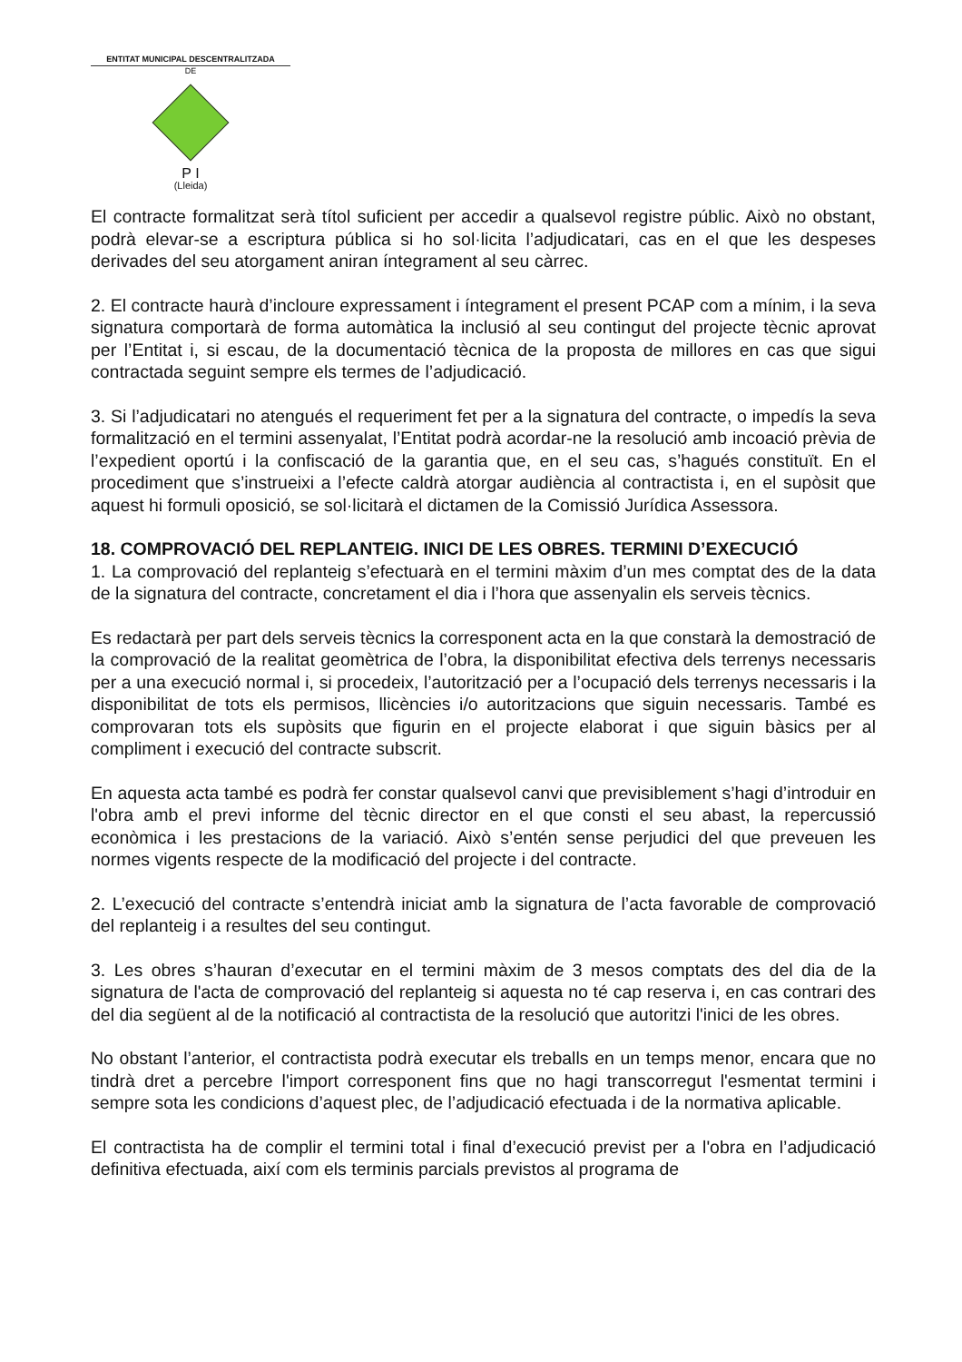ENTITAT MUNICIPAL DESCENTRALITZADA
DE
P I
(Lleida)
El contracte formalitzat serà títol suficient per accedir a qualsevol registre públic. Això no obstant, podrà elevar-se a escriptura pública si ho sol·licita l’adjudicatari, cas en el que les despeses derivades del seu atorgament aniran íntegrament al seu càrrec.
2. El contracte haurà d’incloure expressament i íntegrament el present PCAP com a mínim, i la seva signatura comportarà de forma automàtica la inclusió al seu contingut del projecte tècnic aprovat per l’Entitat i, si escau, de la documentació tècnica de la proposta de millores en cas que sigui contractada seguint sempre els termes de l’adjudicació.
3. Si l’adjudicatari no atengués el requeriment fet per a la signatura del contracte, o impedís la seva formalització en el termini assenyalat, l’Entitat podrà acordar-ne la resolució amb incoació prèvia de l’expedient oportú i la confiscació de la garantia que, en el seu cas, s’hagués constituït. En el procediment que s’instrueixi a l’efecte caldrà atorgar audiència al contractista i, en el supòsit que aquest hi formuli oposició, se sol·licitarà el dictamen de la Comissió Jurídica Assessora.
18. COMPROVACIÓ DEL REPLANTEIG. INICI DE LES OBRES. TERMINI D’EXECUCIÓ
1. La comprovació del replanteig s’efectuarà en el termini màxim d’un mes comptat des de la data de la signatura del contracte, concretament el dia i l’hora que assenyalin els serveis tècnics.
Es redactarà per part dels serveis tècnics la corresponent acta en la que constarà la demostració de la comprovació de la realitat geomètrica de l’obra, la disponibilitat efectiva dels terrenys necessaris per a una execució normal i, si procedeix, l’autorització per a l’ocupació dels terrenys necessaris i la disponibilitat de tots els permisos, llicències i/o autoritzacions que siguin necessaris. També es comprovaran tots els supòsits que figurin en el projecte elaborat i que siguin bàsics per al compliment i execució del contracte subscrit.
En aquesta acta també es podrà fer constar qualsevol canvi que previsiblement s’hagi d’introduir en l'obra amb el previ informe del tècnic director en el que consti el seu abast, la repercussió econòmica i les prestacions de la variació. Això s’entén sense perjudici del que preveuen les normes vigents respecte de la modificació del projecte i del contracte.
2. L’execució del contracte s’entendrà iniciat amb la signatura de l’acta favorable de comprovació del replanteig i a resultes del seu contingut.
3. Les obres s’hauran d’executar en el termini màxim de 3 mesos comptats des del dia de la signatura de l'acta de comprovació del replanteig si aquesta no té cap reserva i, en cas contrari des del dia següent al de la notificació al contractista de la resolució que autoritzi l'inici de les obres.
No obstant l’anterior, el contractista podrà executar els treballs en un temps menor, encara que no tindrà dret a percebre l'import corresponent fins que no hagi transcorregut l'esmentat termini i sempre sota les condicions d’aquest plec, de l’adjudicació efectuada i de la normativa aplicable.
El contractista ha de complir el termini total i final d’execució previst per a l'obra en l’adjudicació definitiva efectuada, així com els terminis parcials previstos al programa de